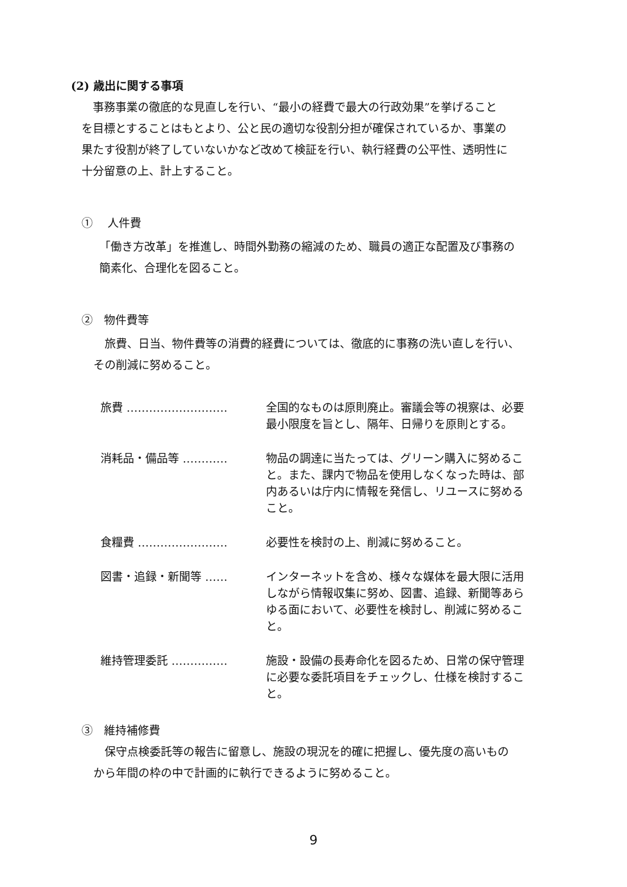(2) 歳出に関する事項
　事務事業の徹底的な見直しを行い、“最小の経費で最大の行政効果”を挙げること
を目標とすることはもとより、公と民の適切な役割分担が確保されているか、事業の
果たす役割が終了していないかなど改めて検証を行い、執行経費の公平性、透明性に
十分留意の上、計上すること。
①　 人件費
「働き方改革」を推進し、時間外勤務の縮減のため、職員の適正な配置及び事務の
簡素化、合理化を図ること。
②　物件費等
　旅費、日当、物件費等の消費的経費については、徹底的に事務の洗い直しを行い、
その削減に努めること。
旅費 ……………………… 全国的なものは原則廃止。審議会等の視察は、必要最小限度を旨とし、隔年、日帰りを原則とする。
消耗品・備品等 ………… 物品の調達に当たっては、グリーン購入に努めること。また、課内で物品を使用しなくなった時は、部内あるいは庁内に情報を発信し、リユースに努めること。
食糧費 …………………… 必要性を検討の上、削減に努めること。
図書・追録・新聞等 …… インターネットを含め、様々な媒体を最大限に活用しながら情報収集に努め、図書、追録、新聞等あらゆる面において、必要性を検討し、削減に努めること。
維持管理委託 …………… 施設・設備の長寿命化を図るため、日常の保守管理に必要な委託項目をチェックし、仕様を検討すること。
③　維持補修費
　保守点検委託等の報告に留意し、施設の現況を的確に把握し、優先度の高いもの
から年間の枠の中で計画的に執行できるように努めること。
9